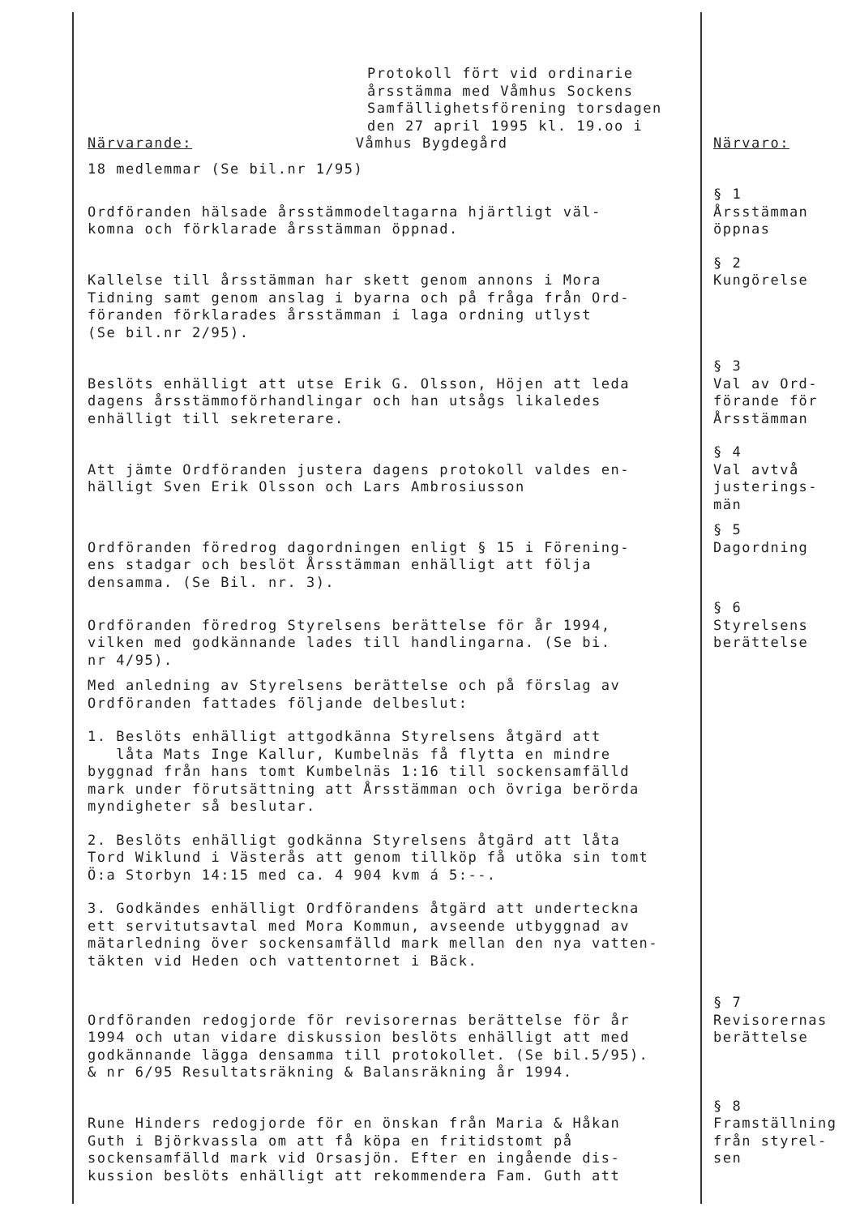Protokoll fört vid ordinarie
årsstämma med Våmhus Sockens
Samfällighetsförening torsdagen
den 27 april 1995 kl. 19.oo i
Närvarande: Våmhus Bygdegård
Närvaro:
18 medlemmar (Se bil.nr 1/95)
Ordföranden hälsade årsstämmodeltagarna hjärtligt väl-
komna och förklarade årsstämman öppnad.
§ 1
Årsstämman
öppnas
Kallelse till årsstämman har skett genom annons i Mora
Tidning samt genom anslag i byarna och på fråga från Ord-
föranden förklarades årsstämman i laga ordning utlyst
(Se bil.nr 2/95).
§ 2
Kungörelse
Beslöts enhälligt att utse Erik G. Olsson, Höjen att leda
dagens årsstämmoförhandlingar och han utsågs likaledes
enhälligt till sekreterare.
§ 3
Val av Ord-
förande för
Årsstämman
Att jämte Ordföranden justera dagens protokoll valdes en-
hälligt Sven Erik Olsson och Lars Ambrosiusson
§ 4
Val avtvå
justerings-
män
Ordföranden föredrog dagordningen enligt § 15 i Förening-
ens stadgar och beslöt Årsstämman enhälligt att följa
densamma. (Se Bil. nr. 3).
§ 5
Dagordning
Ordföranden föredrog Styrelsens berättelse för år 1994,
vilken med godkännande lades till handlingarna. (Se bi.
nr 4/95).
Med anledning av Styrelsens berättelse och på förslag av
Ordföranden fattades följande delbeslut:
1. Beslöts enhälligt attgodkänna Styrelsens åtgärd att
låta Mats Inge Kallur, Kumbelnäs få flytta en mindre
byggnad från hans tomt Kumbelnäs 1:16 till sockensamfälld
mark under förutsättning att Årsstämman och övriga berörda
myndigheter så beslutar.
2. Beslöts enhälligt godkänna Styrelsens åtgärd att låta
Tord Wiklund i Västerås att genom tillköp få utöka sin tomt
Ö:a Storbyn 14:15 med ca. 4 904 kvm á 5:--.
3. Godkändes enhälligt Ordförandens åtgärd att underteckna
ett servitutsavtal med Mora Kommun, avseende utbyggnad av
mätarledning över sockensamfälld mark mellan den nya vatten-
täkten vid Heden och vattentornet i Bäck.
§ 6
Styrelsens
berättelse
Ordföranden redogjorde för revisorernas berättelse för år
1994 och utan vidare diskussion beslöts enhälligt att med
godkännande lägga densamma till protokollet. (Se bil.5/95).
& nr 6/95 Resultatsräkning & Balansräkning år 1994.
§ 7
Revisorernas
berättelse
Rune Hinders redogjorde för en önskan från Maria & Håkan
Guth i Björkvassla om att få köpa en fritidstomt på
sockensamfälld mark vid Orsasjön. Efter en ingående dis-
kussion beslöts enhälligt att rekommendera Fam. Guth att
§ 8
Framställning
från styrel-
sen